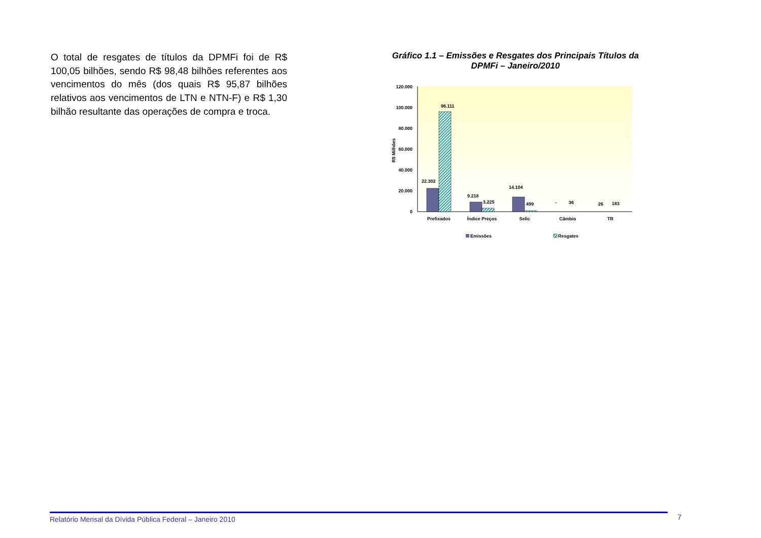O total de resgates de títulos da DPMFi foi de R$ 100,05 bilhões, sendo R$ 98,48 bilhões referentes aos vencimentos do mês (dos quais R$ 95,87 bilhões relativos aos vencimentos de LTN e NTN-F) e R$ 1,30 bilhão resultante das operações de compra e troca.
Gráfico 1.1 – Emissões e Resgates dos Principais Títulos da DPMFi – Janeiro/2010
120.000
100.000
80.000
60.000
40.000
20.000
0
R$ Milhões
22.302
96.111
9.218
3.225
14.104
499
-
36
26
183
Prefixados
Índice Preços
Selic
Câmbio
TR
Emissões
Resgates
Relatório Mensal da Dívida Pública Federal – Janeiro 2010 7